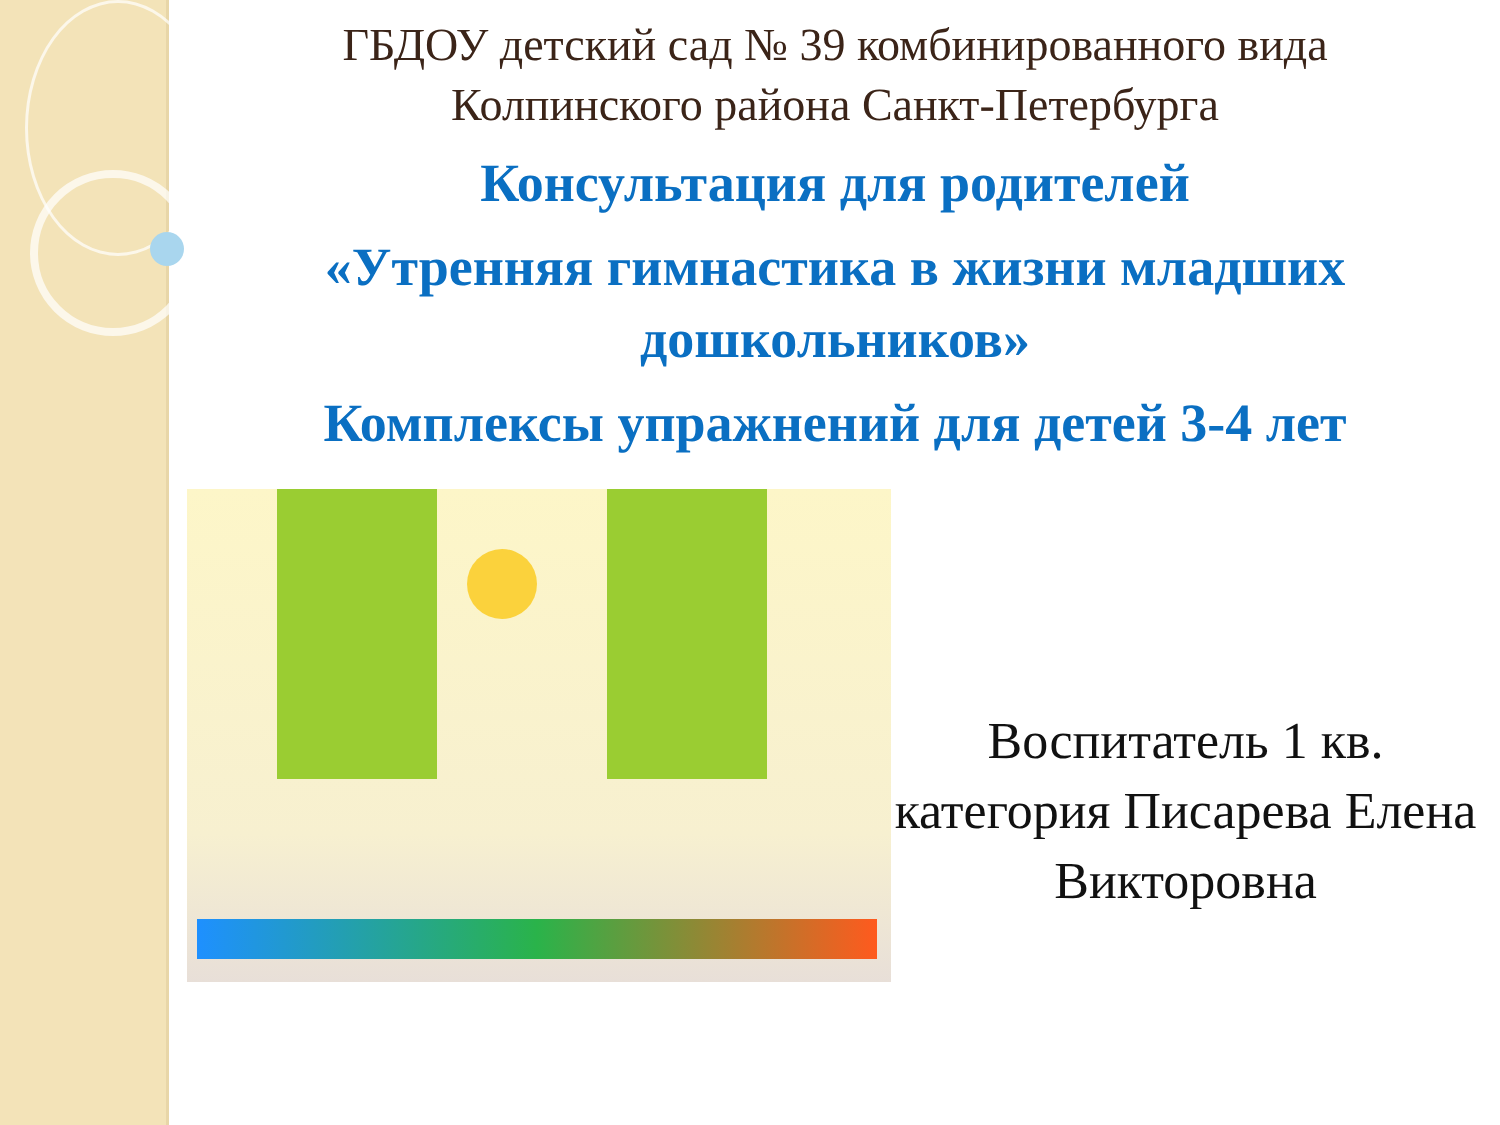ГБДОУ детский сад № 39 комбинированного вида
Колпинского района Санкт-Петербурга
Консультация для родителей
«Утренняя гимнастика в жизни младших дошкольников»
Комплексы упражнений для детей 3-4 лет
Воспитатель 1 кв. категория Писарева Елена Викторовна